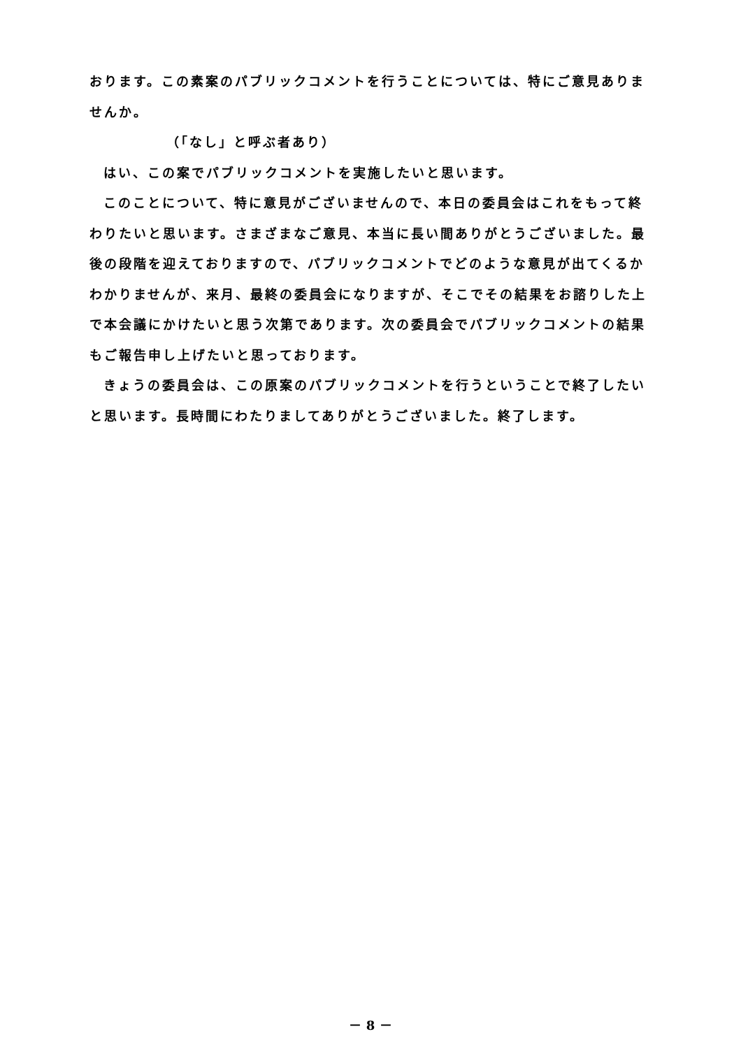おります。この素案のパブリックコメントを行うことについては、特にご意見ありませんか。
（「なし」と呼ぶ者あり）
はい、この案でパブリックコメントを実施したいと思います。
このことについて、特に意見がございませんので、本日の委員会はこれをもって終わりたいと思います。さまざまなご意見、本当に長い間ありがとうございました。最後の段階を迎えておりますので、パブリックコメントでどのような意見が出てくるかわかりませんが、来月、最終の委員会になりますが、そこでその結果をお諮りした上で本会議にかけたいと思う次第であります。次の委員会でパブリックコメントの結果もご報告申し上げたいと思っております。
きょうの委員会は、この原案のパブリックコメントを行うということで終了したいと思います。長時間にわたりましてありがとうございました。終了します。
－ 8 －